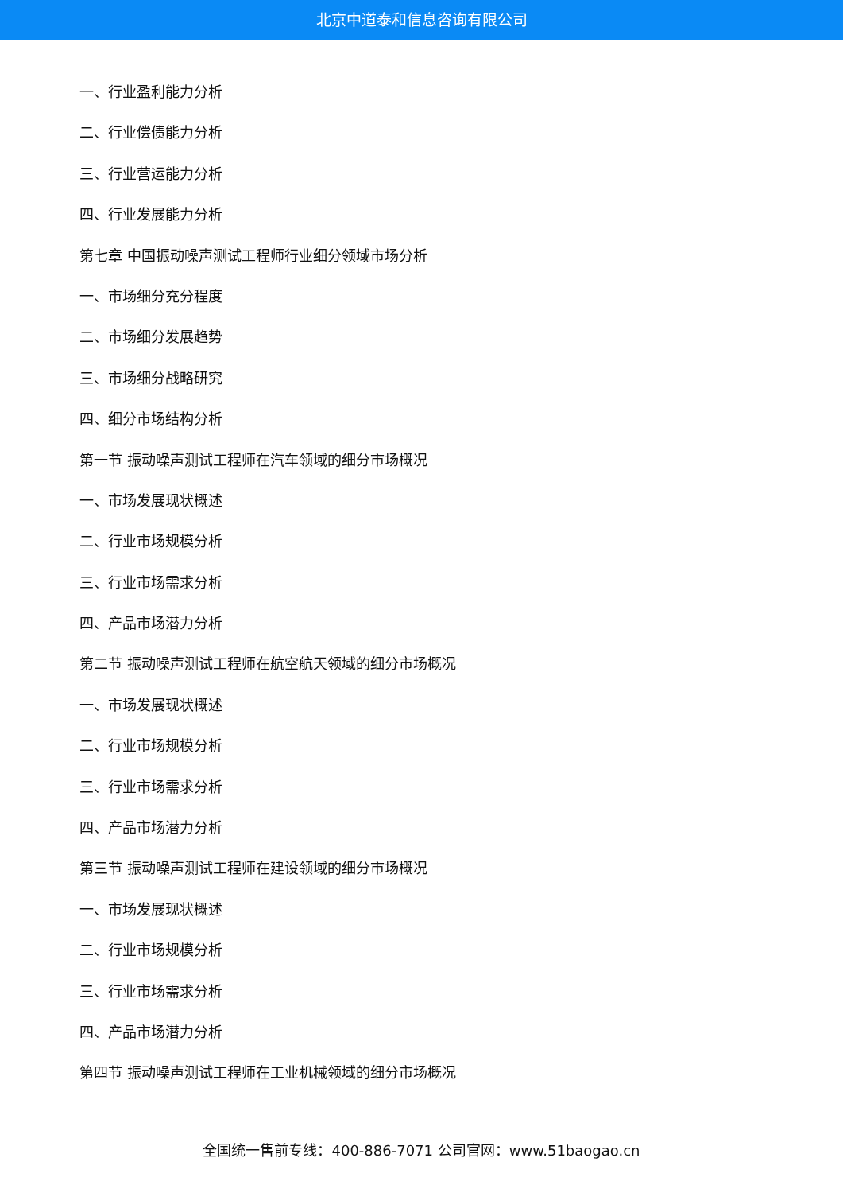北京中道泰和信息咨询有限公司
一、行业盈利能力分析
二、行业偿债能力分析
三、行业营运能力分析
四、行业发展能力分析
第七章 中国振动噪声测试工程师行业细分领域市场分析
一、市场细分充分程度
二、市场细分发展趋势
三、市场细分战略研究
四、细分市场结构分析
第一节 振动噪声测试工程师在汽车领域的细分市场概况
一、市场发展现状概述
二、行业市场规模分析
三、行业市场需求分析
四、产品市场潜力分析
第二节 振动噪声测试工程师在航空航天领域的细分市场概况
一、市场发展现状概述
二、行业市场规模分析
三、行业市场需求分析
四、产品市场潜力分析
第三节 振动噪声测试工程师在建设领域的细分市场概况
一、市场发展现状概述
二、行业市场规模分析
三、行业市场需求分析
四、产品市场潜力分析
第四节 振动噪声测试工程师在工业机械领域的细分市场概况
全国统一售前专线：400-886-7071 公司官网：www.51baogao.cn